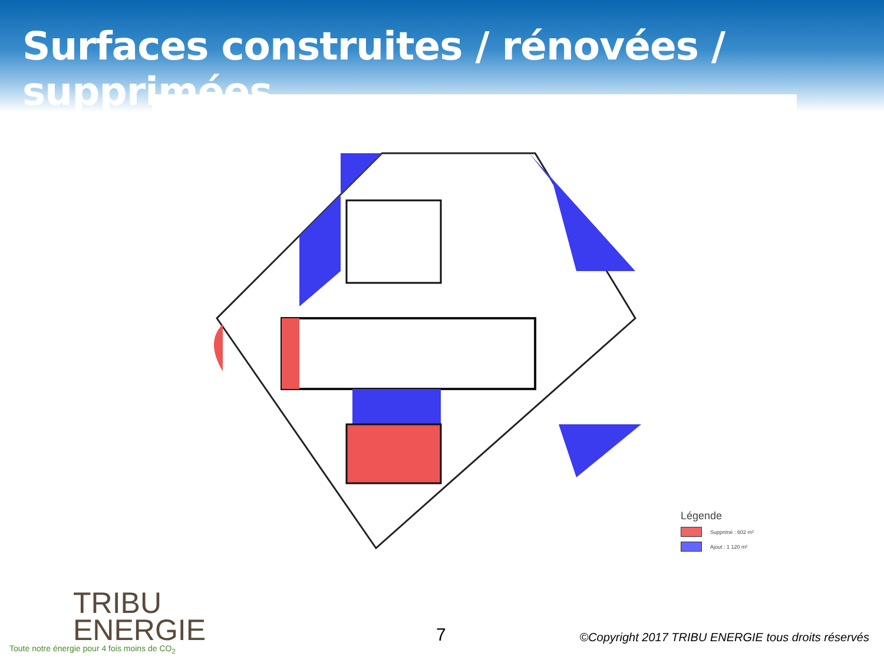Surfaces construites / rénovées / supprimées
Légende
Supprimé : 602 m²
Ajout : 1 120 m²
TRIBU
ENERGIE
Toute notre énergie pour 4 fois moins de CO<sub>2</sub>
7
©Copyright 2017 TRIBU ENERGIE tous droits réservés